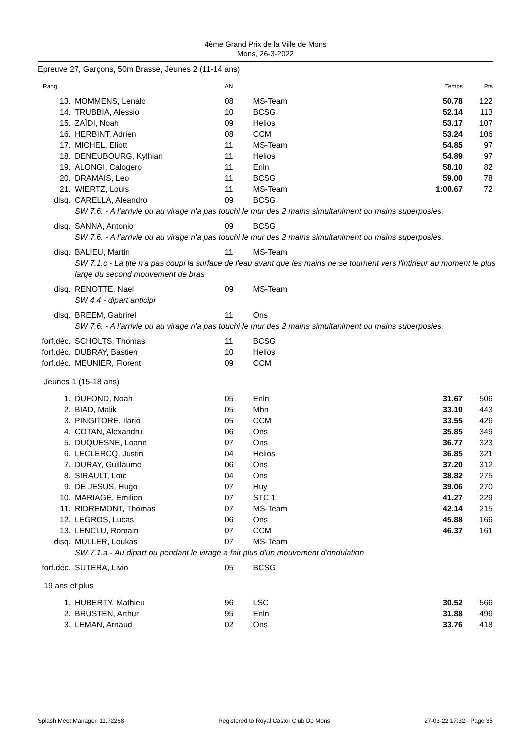4ème Grand Prix de la Ville de Mons
Mons, 26-3-2022
Epreuve 27, Garçons, 50m Brasse, Jeunes 2 (11-14 ans)
| Rang | | AN | | Temps | Pts |
| --- | --- | --- | --- | --- | --- |
| 13. | MOMMENS, Lenalc | 08 | MS-Team | 50.78 | 122 |
| 14. | TRUBBIA, Alessio | 10 | BCSG | 52.14 | 113 |
| 15. | ZAÏDI, Noah | 09 | Helios | 53.17 | 107 |
| 16. | HERBINT, Adrien | 08 | CCM | 53.24 | 106 |
| 17. | MICHEL, Eliott | 11 | MS-Team | 54.85 | 97 |
| 18. | DENEUBOURG, Kylhian | 11 | Helios | 54.89 | 97 |
| 19. | ALONGI, Calogero | 11 | Enln | 58.10 | 82 |
| 20. | DRAMAIS, Leo | 11 | BCSG | 59.00 | 78 |
| 21. | WIERTZ, Louis | 11 | MS-Team | 1:00.67 | 72 |
| disq. | CARELLA, Aleandro | 09 | BCSG | | |
| | SW 7.6. - A l'arrivie ou au virage n'a pas touchi le mur des 2 mains simultaniment ou mains superposies. | | | | |
| disq. | SANNA, Antonio | 09 | BCSG | | |
| | SW 7.6. - A l'arrivie ou au virage n'a pas touchi le mur des 2 mains simultaniment ou mains superposies. | | | | |
| disq. | BALIEU, Martin | 11 | MS-Team | | |
| | SW 7.1.c - La tjte n'a pas coupi la surface de l'eau avant que les mains ne se tournent vers l'intirieur au moment le plus large du second mouvement de bras | | | | |
| disq. | RENOTTE, Nael | 09 | MS-Team | | |
| | SW 4.4 - dipart anticipi | | | | |
| disq. | BREEM, Gabrirel | 11 | Ons | | |
| | SW 7.6. - A l'arrivie ou au virage n'a pas touchi le mur des 2 mains simultaniment ou mains superposies. | | | | |
| forf.déc. | SCHOLTS, Thomas | 11 | BCSG | | |
| forf.déc. | DUBRAY, Bastien | 10 | Helios | | |
| forf.déc. | MEUNIER, Florent | 09 | CCM | | |
| Jeunes 1 (15-18 ans) | | | | | |
| 1. | DUFOND, Noah | 05 | Enln | 31.67 | 506 |
| 2. | BIAD, Malik | 05 | Mhn | 33.10 | 443 |
| 3. | PINGITORE, Ilario | 05 | CCM | 33.55 | 426 |
| 4. | COTAN, Alexandru | 06 | Ons | 35.85 | 349 |
| 5. | DUQUESNE, Loann | 07 | Ons | 36.77 | 323 |
| 6. | LECLERCQ, Justin | 04 | Helios | 36.85 | 321 |
| 7. | DURAY, Guillaume | 06 | Ons | 37.20 | 312 |
| 8. | SIRAULT, Loïc | 04 | Ons | 38.82 | 275 |
| 9. | DE JESUS, Hugo | 07 | Huy | 39.06 | 270 |
| 10. | MARIAGE, Emilien | 07 | STC 1 | 41.27 | 229 |
| 11. | RIDREMONT, Thomas | 07 | MS-Team | 42.14 | 215 |
| 12. | LEGROS, Lucas | 06 | Ons | 45.88 | 166 |
| 13. | LENCLU, Romain | 07 | CCM | 46.37 | 161 |
| disq. | MULLER, Loukas | 07 | MS-Team | | |
| | SW 7.1.a - Au dipart ou pendant le virage a fait plus d'un mouvement d'ondulation | | | | |
| forf.déc. | SUTERA, Livio | 05 | BCSG | | |
| 19 ans et plus | | | | | |
| 1. | HUBERTY, Mathieu | 96 | LSC | 30.52 | 566 |
| 2. | BRUSTEN, Arthur | 95 | Enln | 31.88 | 496 |
| 3. | LEMAN, Arnaud | 02 | Ons | 33.76 | 418 |
Splash Meet Manager, 11.72268 Registered to Royal Castor Club De Mons 27-03-22 17:32 - Page 35